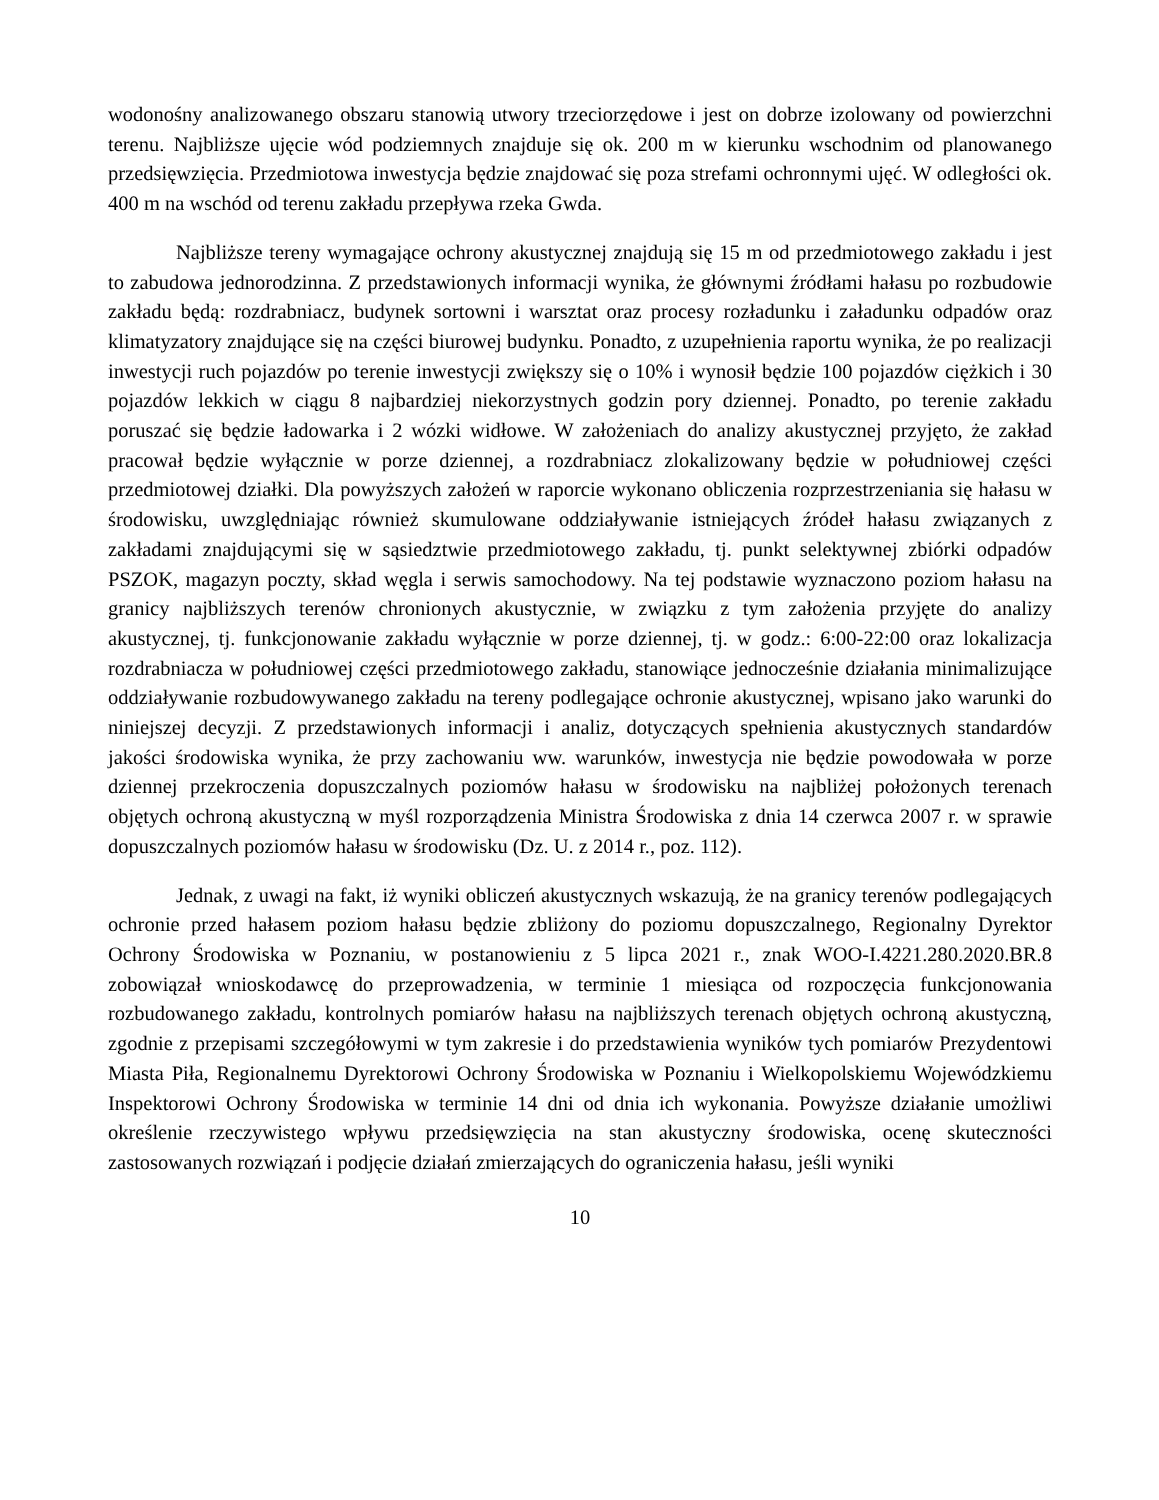wodonośny analizowanego obszaru stanowią utwory trzeciorzędowe i jest on dobrze izolowany od powierzchni terenu. Najbliższe ujęcie wód podziemnych znajduje się ok. 200 m w kierunku wschodnim od planowanego przedsięwzięcia. Przedmiotowa inwestycja będzie znajdować się poza strefami ochronnymi ujęć. W odległości ok. 400 m na wschód od terenu zakładu przepływa rzeka Gwda.
Najbliższe tereny wymagające ochrony akustycznej znajdują się 15 m od przedmiotowego zakładu i jest to zabudowa jednorodzinna. Z przedstawionych informacji wynika, że głównymi źródłami hałasu po rozbudowie zakładu będą: rozdrabniacz, budynek sortowni i warsztat oraz procesy rozładunku i załadunku odpadów oraz klimatyzatory znajdujące się na części biurowej budynku. Ponadto, z uzupełnienia raportu wynika, że po realizacji inwestycji ruch pojazdów po terenie inwestycji zwiększy się o 10% i wynosił będzie 100 pojazdów ciężkich i 30 pojazdów lekkich w ciągu 8 najbardziej niekorzystnych godzin pory dziennej. Ponadto, po terenie zakładu poruszać się będzie ładowarka i 2 wózki widłowe. W założeniach do analizy akustycznej przyjęto, że zakład pracował będzie wyłącznie w porze dziennej, a rozdrabniacz zlokalizowany będzie w południowej części przedmiotowej działki. Dla powyższych założeń w raporcie wykonano obliczenia rozprzestrzeniania się hałasu w środowisku, uwzględniając również skumulowane oddziaływanie istniejących źródeł hałasu związanych z zakładami znajdującymi się w sąsiedztwie przedmiotowego zakładu, tj. punkt selektywnej zbiórki odpadów PSZOK, magazyn poczty, skład węgla i serwis samochodowy. Na tej podstawie wyznaczono poziom hałasu na granicy najbliższych terenów chronionych akustycznie, w związku z tym założenia przyjęte do analizy akustycznej, tj. funkcjonowanie zakładu wyłącznie w porze dziennej, tj. w godz.: 6:00-22:00 oraz lokalizacja rozdrabniacza w południowej części przedmiotowego zakładu, stanowiące jednocześnie działania minimalizujące oddziaływanie rozbudowywanego zakładu na tereny podlegające ochronie akustycznej, wpisano jako warunki do niniejszej decyzji. Z przedstawionych informacji i analiz, dotyczących spełnienia akustycznych standardów jakości środowiska wynika, że przy zachowaniu ww. warunków, inwestycja nie będzie powodowała w porze dziennej przekroczenia dopuszczalnych poziomów hałasu w środowisku na najbliżej położonych terenach objętych ochroną akustyczną w myśl rozporządzenia Ministra Środowiska z dnia 14 czerwca 2007 r. w sprawie dopuszczalnych poziomów hałasu w środowisku (Dz. U. z 2014 r., poz. 112).
Jednak, z uwagi na fakt, iż wyniki obliczeń akustycznych wskazują, że na granicy terenów podlegających ochronie przed hałasem poziom hałasu będzie zbliżony do poziomu dopuszczalnego, Regionalny Dyrektor Ochrony Środowiska w Poznaniu, w postanowieniu z 5 lipca 2021 r., znak WOO-I.4221.280.2020.BR.8 zobowiązał wnioskodawcę do przeprowadzenia, w terminie 1 miesiąca od rozpoczęcia funkcjonowania rozbudowanego zakładu, kontrolnych pomiarów hałasu na najbliższych terenach objętych ochroną akustyczną, zgodnie z przepisami szczegółowymi w tym zakresie i do przedstawienia wyników tych pomiarów Prezydentowi Miasta Piła, Regionalnemu Dyrektorowi Ochrony Środowiska w Poznaniu i Wielkopolskiemu Wojewódzkiemu Inspektorowi Ochrony Środowiska w terminie 14 dni od dnia ich wykonania. Powyższe działanie umożliwi określenie rzeczywistego wpływu przedsięwzięcia na stan akustyczny środowiska, ocenę skuteczności zastosowanych rozwiązań i podjęcie działań zmierzających do ograniczenia hałasu, jeśli wyniki
10